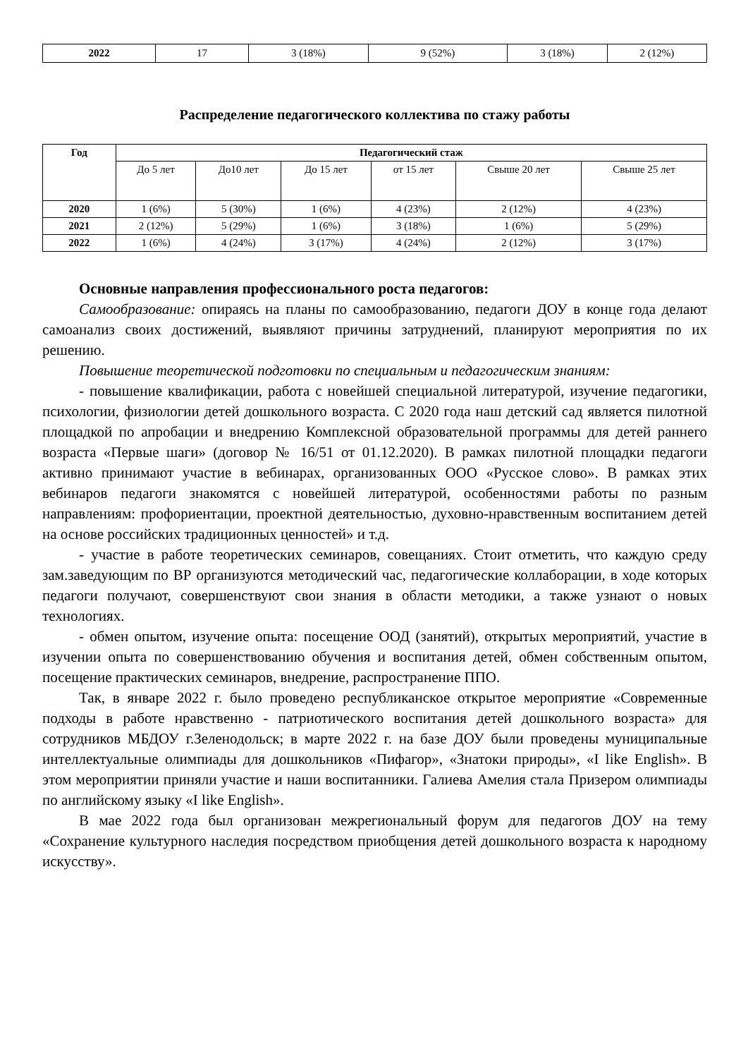| 2022 | 17 | 3 (18%) | 9 (52%) | 3 (18%) | 2 (12%) |
Распределение педагогического коллектива по стажу работы
| Год | Педагогический стаж | | | | | |
| --- | --- | --- | --- | --- | --- | --- |
| | До 5 лет | До10 лет | До 15 лет | от 15 лет | Свыше 20 лет | Свыше 25 лет |
| 2020 | 1 (6%) | 5 (30%) | 1 (6%) | 4 (23%) | 2 (12%) | 4 (23%) |
| 2021 | 2 (12%) | 5 (29%) | 1 (6%) | 3 (18%) | 1 (6%) | 5 (29%) |
| 2022 | 1 (6%) | 4 (24%) | 3 (17%) | 4 (24%) | 2 (12%) | 3 (17%) |
Основные направления профессионального роста педагогов:
Самообразование: опираясь на планы по самообразованию, педагоги ДОУ в конце года делают самоанализ своих достижений, выявляют причины затруднений, планируют мероприятия по их решению.
Повышение теоретической подготовки по специальным и педагогическим знаниям:
- повышение квалификации, работа с новейшей специальной литературой, изучение педагогики, психологии, физиологии детей дошкольного возраста. С 2020 года наш детский сад является пилотной площадкой по апробации и внедрению Комплексной образовательной программы для детей раннего возраста «Первые шаги» (договор № 16/51 от 01.12.2020). В рамках пилотной площадки педагоги активно принимают участие в вебинарах, организованных ООО «Русское слово». В рамках этих вебинаров педагоги знакомятся с новейшей литературой, особенностями работы по разным направлениям: профориентации, проектной деятельностью, духовно-нравственным воспитанием детей на основе российских традиционных ценностей» и т.д.
- участие в работе теоретических семинаров, совещаниях. Стоит отметить, что каждую среду зам.заведующим по ВР организуются методический час, педагогические коллаборации, в ходе которых педагоги получают, совершенствуют свои знания в области методики, а также узнают о новых технологиях.
- обмен опытом, изучение опыта: посещение ООД (занятий), открытых мероприятий, участие в изучении опыта по совершенствованию обучения и воспитания детей, обмен собственным опытом, посещение практических семинаров, внедрение, распространение ППО.
Так, в январе 2022 г. было проведено республиканское открытое мероприятие «Современные подходы в работе нравственно - патриотического воспитания детей дошкольного возраста» для сотрудников МБДОУ г.Зеленодольск; в марте 2022 г. на базе ДОУ были проведены муниципальные интеллектуальные олимпиады для дошкольников «Пифагор», «Знатоки природы», «I like English». В этом мероприятии приняли участие и наши воспитанники. Галиева Амелия стала Призером олимпиады по английскому языку «I like English».
В мае 2022 года был организован межрегиональный форум для педагогов ДОУ на тему «Сохранение культурного наследия посредством приобщения детей дошкольного возраста к народному искусству».